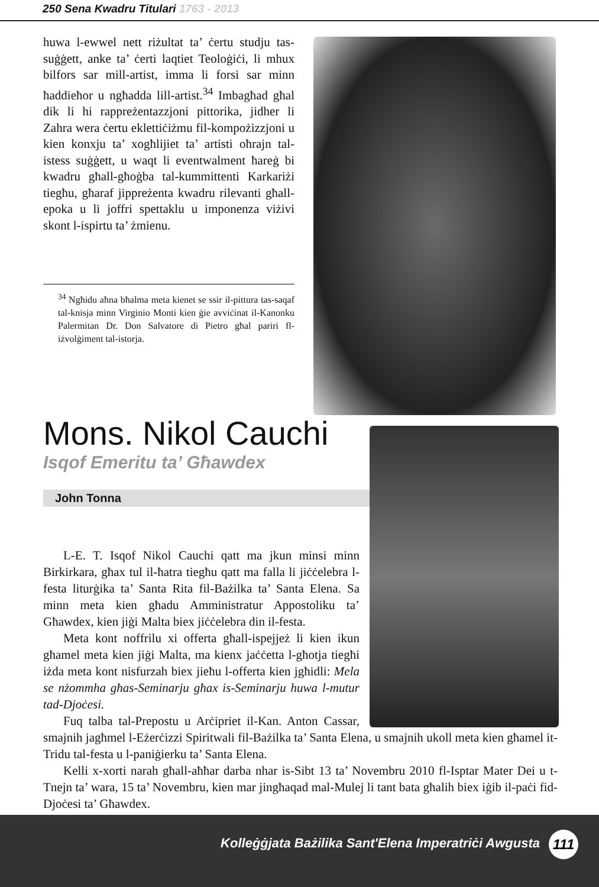250 Sena Kwadru Titulari 1763 - 2013
huwa l-ewwel nett riżultat ta’ ċertu studju tas-suġġett, anke ta’ ċerti laqtiet Teoloġiċi, li mhux bilfors sar mill-artist, imma li forsi sar minn ħaddieħor u ngħadda lill-artist.<sup>34</sup> Imbagħad għal dik li hi rappreżentazzjoni pittorika, jidher li Zahra wera ċertu eklettiċiżmu fil-kompożizzjoni u kien konxju ta’ xogħlijiet ta’ artisti oħrajn tal-istess suġġett, u waqt li eventwalment ħareġ bi kwadru għall-għoġba tal-kummittenti Karkariżi tiegħu, għaraf jippreżenta kwadru rilevanti għall-epoka u li joffri spettaklu u imponenza viżivi skont l-ispirtu ta’ żmienu.
<sup>34</sup> Ngħidu aħna bħalma meta kienet se ssir il-pittura tas-saqaf tal-knisja minn Virginio Monti kien ġie avviċinat il-Kanonku Palermitan Dr. Don Salvatore di Pietro għal pariri fl-iżvolġiment tal-istorja.
Mons. Nikol Cauchi
Isqof Emeritu ta’ Għawdex
John Tonna
L-E. T. Isqof Nikol Cauchi qatt ma jkun minsi minn Birkirkara, għax tul il-ħatra tiegħu qatt ma falla li jiċċelebra l-festa liturġika ta’ Santa Rita fil-Bażilka ta’ Santa Elena. Sa minn meta kien għadu Amministratur Appostoliku ta’ Għawdex, kien jiġi Malta biex jiċċelebra din il-festa.
Meta kont noffrilu xi offerta għall-ispejjeż li kien ikun għamel meta kien jiġi Malta, ma kienx jaċċetta l-għotja tiegħi iżda meta kont nisfurzah biex jieħu l-offerta kien jgħidli: Mela se nżommha għas-Seminarju għax is-Seminarju huwa l-mutur tad-Djoċesi.
Fuq talba tal-Prepostu u Arċipriet il-Kan. Anton Cassar, smajnih jagħmel l-Eżerċizzi Spiritwali fil-Bażilka ta’ Santa Elena, u smajnih ukoll meta kien għamel it-Tridu tal-festa u l-paniġierku ta’ Santa Elena.
Kelli x-xorti narah għall-aħħar darba nhar is-Sibt 13 ta’ Novembru 2010 fl-Isptar Mater Dei u t-Tnejn ta’ wara, 15 ta’ Novembru, kien mar jingħaqad mal-Mulej li tant bata għalih biex iġib il-paċi fid-Djoċesi ta’ Għawdex.
Kolleġġjata Bażilika Sant'Elena Imperatriċi Awgusta
111